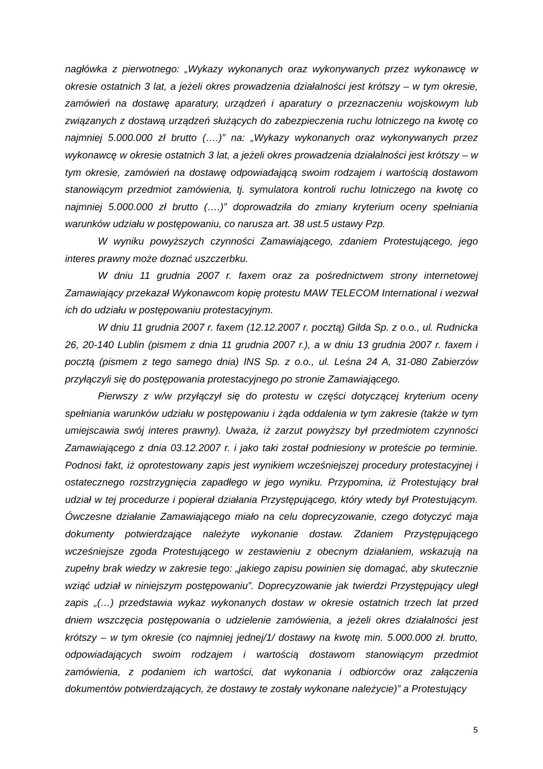nagłówka z pierwotnego: „Wykazy wykonanych oraz wykonywanych przez wykonawcę w okresie ostatnich 3 lat, a jeżeli okres prowadzenia działalności jest krótszy – w tym okresie, zamówień na dostawę aparatury, urządzeń i aparatury o przeznaczeniu wojskowym lub związanych z dostawą urządzeń służących do zabezpieczenia ruchu lotniczego na kwotę co najmniej 5.000.000 zł brutto (….)” na: „Wykazy wykonanych oraz wykonywanych przez wykonawcę w okresie ostatnich 3 lat, a jeżeli okres prowadzenia działalności jest krótszy – w tym okresie, zamówień na dostawę odpowiadającą swoim rodzajem i wartością dostawom stanowiącym przedmiot zamówienia, tj. symulatora kontroli ruchu lotniczego na kwotę co najmniej 5.000.000 zł brutto (….)” doprowadziła do zmiany kryterium oceny spełniania warunków udziału w postępowaniu, co narusza art. 38 ust.5 ustawy Pzp.
W wyniku powyższych czynności Zamawiającego, zdaniem Protestującego, jego interes prawny może doznać uszczerbku.
W dniu 11 grudnia 2007 r. faxem oraz za pośrednictwem strony internetowej Zamawiający przekazał Wykonawcom kopię protestu MAW TELECOM International i wezwał ich do udziału w postępowaniu protestacyjnym.
W dniu 11 grudnia 2007 r. faxem (12.12.2007 r. pocztą) Gilda Sp. z o.o., ul. Rudnicka 26, 20-140 Lublin (pismem z dnia 11 grudnia 2007 r.), a w dniu 13 grudnia 2007 r. faxem i pocztą (pismem z tego samego dnia) INS Sp. z o.o., ul. Leśna 24 A, 31-080 Zabierzów przyłączyli się do postępowania protestacyjnego po stronie Zamawiającego.
Pierwszy z w/w przyłączył się do protestu w części dotyczącej kryterium oceny spełniania warunków udziału w postępowaniu i żąda oddalenia w tym zakresie (także w tym umiejscawia swój interes prawny). Uważa, iż zarzut powyższy był przedmiotem czynności Zamawiającego z dnia 03.12.2007 r. i jako taki został podniesiony w proteście po terminie. Podnosi fakt, iż oprotestowany zapis jest wynikiem wcześniejszej procedury protestacyjnej i ostatecznego rozstrzygnięcia zapadłego w jego wyniku. Przypomina, iż Protestujący brał udział w tej procedurze i popierał działania Przystępującego, który wtedy był Protestującym. Ówczesne działanie Zamawiającego miało na celu doprecyzowanie, czego dotyczyć maja dokumenty potwierdzające należyte wykonanie dostaw. Zdaniem Przystępującego wcześniejsze zgoda Protestującego w zestawieniu z obecnym działaniem, wskazują na zupełny brak wiedzy w zakresie tego: „jakiego zapisu powinien się domagać, aby skutecznie wziąć udział w niniejszym postępowaniu”. Doprecyzowanie jak twierdzi Przystępujący uległ zapis „(…) przedstawia wykaz wykonanych dostaw w okresie ostatnich trzech lat przed dniem wszczęcia postępowania o udzielenie zamówienia, a jeżeli okres działalności jest krótszy – w tym okresie (co najmniej jednej/1/ dostawy na kwotę min. 5.000.000 zł. brutto, odpowiadających swoim rodzajem i wartością dostawom stanowiącym przedmiot zamówienia, z podaniem ich wartości, dat wykonania i odbiorców oraz załączenia dokumentów potwierdzających, że dostawy te zostały wykonane należycie)” a Protestujący
5